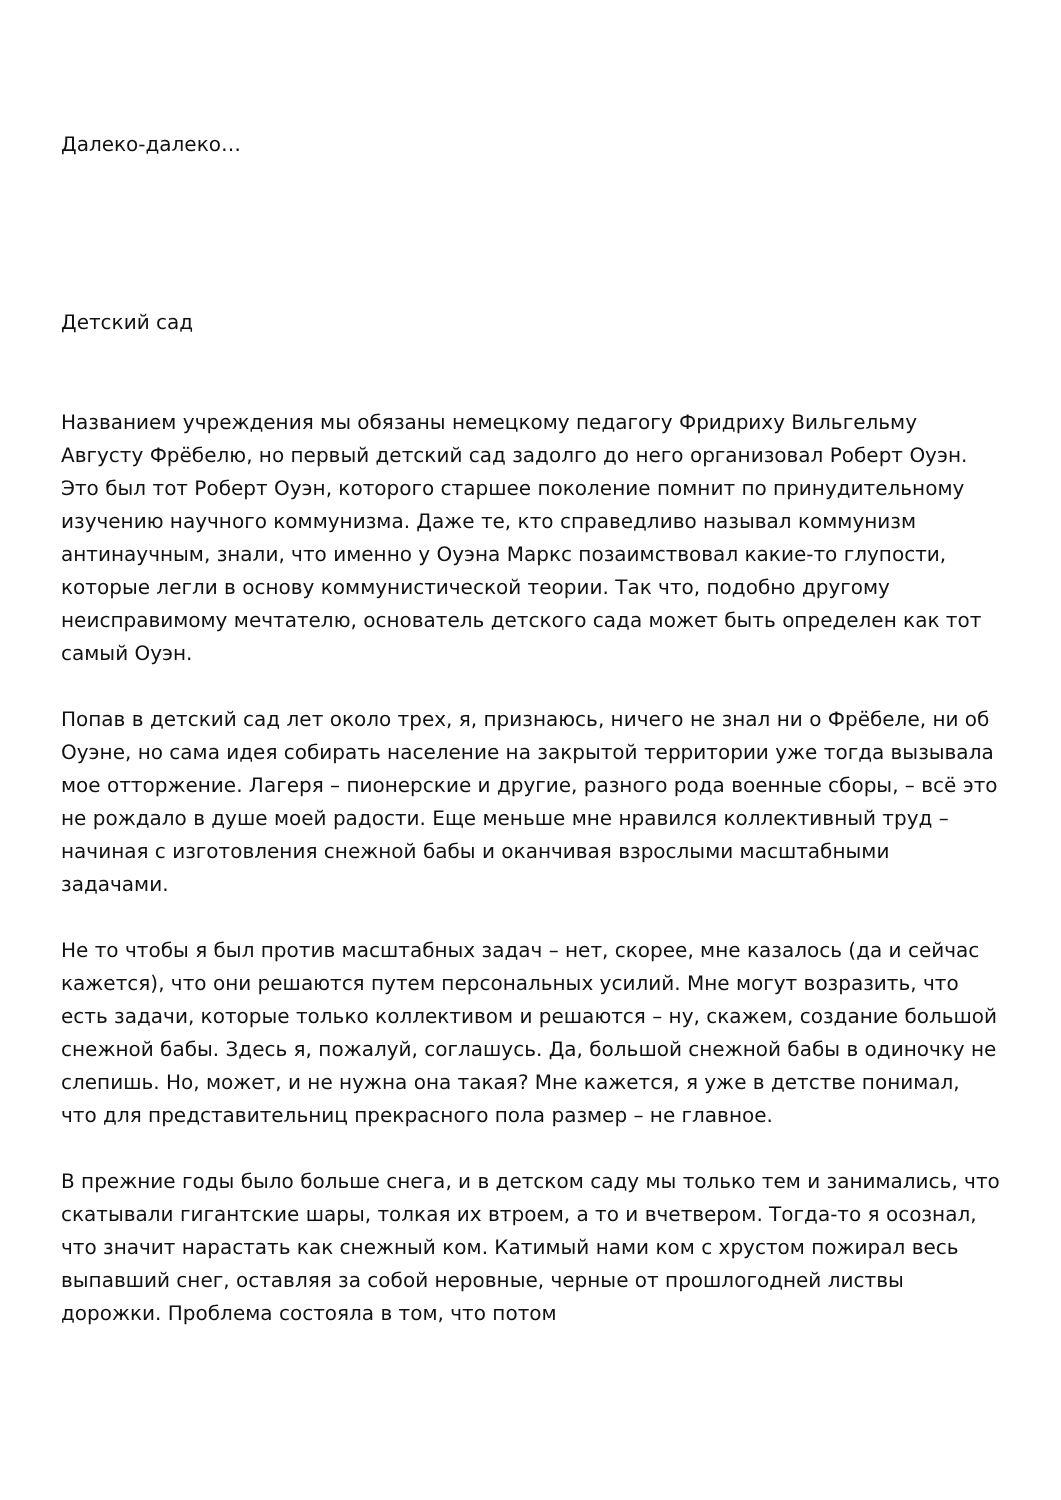Далеко-далеко…
Детский сад
Названием учреждения мы обязаны немецкому педагогу Фридриху Вильгельму Августу Фрёбелю, но первый детский сад задолго до него организовал Роберт Оуэн. Это был тот Роберт Оуэн, которого старшее поколение помнит по принудительному изучению научного коммунизма. Даже те, кто справедливо называл коммунизм антинаучным, знали, что именно у Оуэна Маркс позаимствовал какие-то глупости, которые легли в основу коммунистической теории. Так что, подобно другому неисправимому мечтателю, основатель детского сада может быть определен как тот самый Оуэн.
Попав в детский сад лет около трех, я, признаюсь, ничего не знал ни о Фрёбеле, ни об Оуэне, но сама идея собирать население на закрытой территории уже тогда вызывала мое отторжение. Лагеря – пионерские и другие, разного рода военные сборы, – всё это не рождало в душе моей радости. Еще меньше мне нравился коллективный труд – начиная с изготовления снежной бабы и оканчивая взрослыми масштабными задачами.
Не то чтобы я был против масштабных задач – нет, скорее, мне казалось (да и сейчас кажется), что они решаются путем персональных усилий. Мне могут возразить, что есть задачи, которые только коллективом и решаются – ну, скажем, создание большой снежной бабы. Здесь я, пожалуй, соглашусь. Да, большой снежной бабы в одиночку не слепишь. Но, может, и не нужна она такая? Мне кажется, я уже в детстве понимал, что для представительниц прекрасного пола размер – не главное.
В прежние годы было больше снега, и в детском саду мы только тем и занимались, что скатывали гигантские шары, толкая их втроем, а то и вчетвером. Тогда-то я осознал, что значит нарастать как снежный ком. Катимый нами ком с хрустом пожирал весь выпавший снег, оставляя за собой неровные, черные от прошлогодней листвы дорожки. Проблема состояла в том, что потом